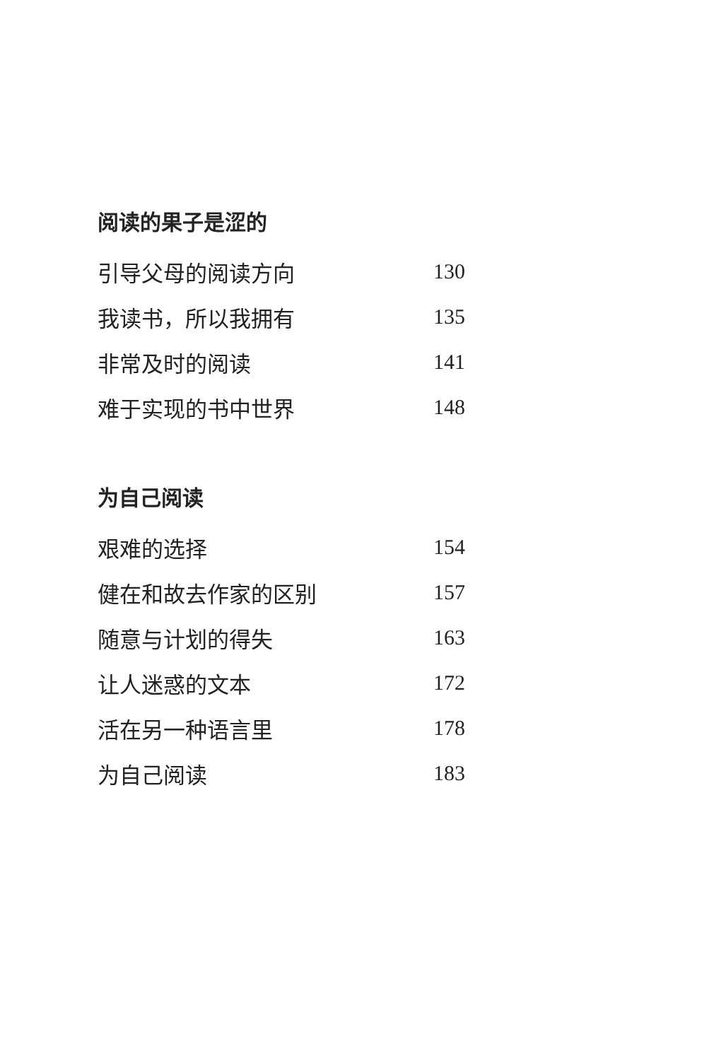阅读的果子是涩的
引导父母的阅读方向 130
我读书，所以我拥有 135
非常及时的阅读 141
难于实现的书中世界 148
为自己阅读
艰难的选择 154
健在和故去作家的区别 157
随意与计划的得失 163
让人迷惑的文本 172
活在另一种语言里 178
为自己阅读 183